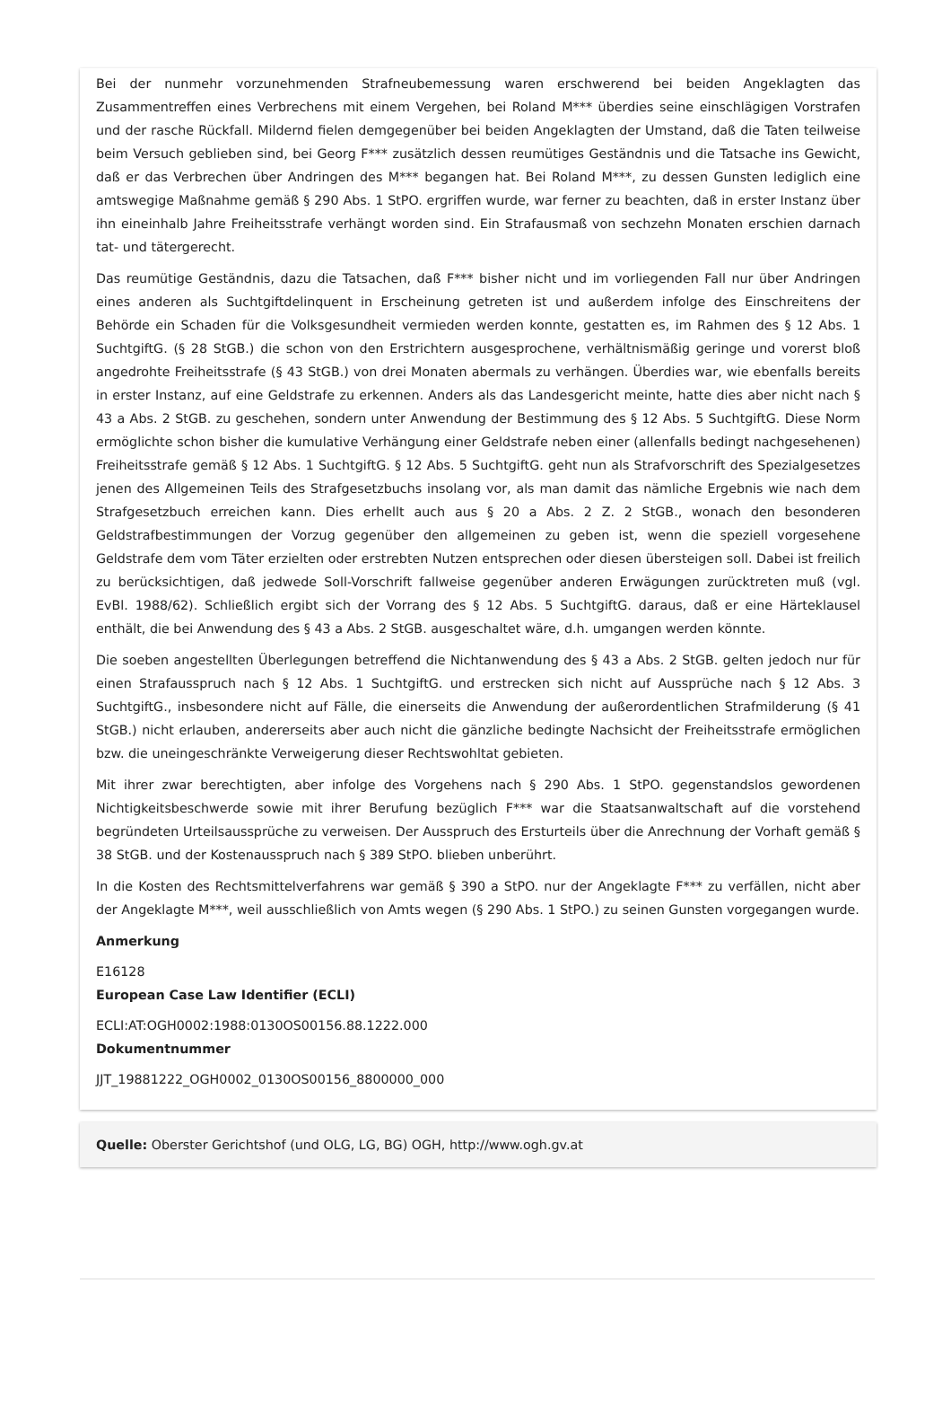Bei der nunmehr vorzunehmenden Strafneubemessung waren erschwerend bei beiden Angeklagten das Zusammentreffen eines Verbrechens mit einem Vergehen, bei Roland M*** überdies seine einschlägigen Vorstrafen und der rasche Rückfall. Mildernd fielen demgegenüber bei beiden Angeklagten der Umstand, daß die Taten teilweise beim Versuch geblieben sind, bei Georg F*** zusätzlich dessen reumütiges Geständnis und die Tatsache ins Gewicht, daß er das Verbrechen über Andringen des M*** begangen hat. Bei Roland M***, zu dessen Gunsten lediglich eine amtswegige Maßnahme gemäß § 290 Abs. 1 StPO. ergriffen wurde, war ferner zu beachten, daß in erster Instanz über ihn eineinhalb Jahre Freiheitsstrafe verhängt worden sind. Ein Strafausmaß von sechzehn Monaten erschien darnach tat- und tätergerecht.
Das reumütige Geständnis, dazu die Tatsachen, daß F*** bisher nicht und im vorliegenden Fall nur über Andringen eines anderen als Suchtgiftdelinquent in Erscheinung getreten ist und außerdem infolge des Einschreitens der Behörde ein Schaden für die Volksgesundheit vermieden werden konnte, gestatten es, im Rahmen des § 12 Abs. 1 SuchtgiftG. (§ 28 StGB.) die schon von den Erstrichtern ausgesprochene, verhältnismäßig geringe und vorerst bloß angedrohte Freiheitsstrafe (§ 43 StGB.) von drei Monaten abermals zu verhängen. Überdies war, wie ebenfalls bereits in erster Instanz, auf eine Geldstrafe zu erkennen. Anders als das Landesgericht meinte, hatte dies aber nicht nach § 43 a Abs. 2 StGB. zu geschehen, sondern unter Anwendung der Bestimmung des § 12 Abs. 5 SuchtgiftG. Diese Norm ermöglichte schon bisher die kumulative Verhängung einer Geldstrafe neben einer (allenfalls bedingt nachgesehenen) Freiheitsstrafe gemäß § 12 Abs. 1 SuchtgiftG. § 12 Abs. 5 SuchtgiftG. geht nun als Strafvorschrift des Spezialgesetzes jenen des Allgemeinen Teils des Strafgesetzbuchs insolang vor, als man damit das nämliche Ergebnis wie nach dem Strafgesetzbuch erreichen kann. Dies erhellt auch aus § 20 a Abs. 2 Z. 2 StGB., wonach den besonderen Geldstrafbestimmungen der Vorzug gegenüber den allgemeinen zu geben ist, wenn die speziell vorgesehene Geldstrafe dem vom Täter erzielten oder erstrebten Nutzen entsprechen oder diesen übersteigen soll. Dabei ist freilich zu berücksichtigen, daß jedwede Soll-Vorschrift fallweise gegenüber anderen Erwägungen zurücktreten muß (vgl. EvBl. 1988/62). Schließlich ergibt sich der Vorrang des § 12 Abs. 5 SuchtgiftG. daraus, daß er eine Härteklausel enthält, die bei Anwendung des § 43 a Abs. 2 StGB. ausgeschaltet wäre, d.h. umgangen werden könnte.
Die soeben angestellten Überlegungen betreffend die Nichtanwendung des § 43 a Abs. 2 StGB. gelten jedoch nur für einen Strafausspruch nach § 12 Abs. 1 SuchtgiftG. und erstrecken sich nicht auf Aussprüche nach § 12 Abs. 3 SuchtgiftG., insbesondere nicht auf Fälle, die einerseits die Anwendung der außerordentlichen Strafmilderung (§ 41 StGB.) nicht erlauben, andererseits aber auch nicht die gänzliche bedingte Nachsicht der Freiheitsstrafe ermöglichen bzw. die uneingeschränkte Verweigerung dieser Rechtswohltat gebieten.
Mit ihrer zwar berechtigten, aber infolge des Vorgehens nach § 290 Abs. 1 StPO. gegenstandslos gewordenen Nichtigkeitsbeschwerde sowie mit ihrer Berufung bezüglich F*** war die Staatsanwaltschaft auf die vorstehend begründeten Urteilsaussprüche zu verweisen. Der Ausspruch des Ersturteils über die Anrechnung der Vorhaft gemäß § 38 StGB. und der Kostenausspruch nach § 389 StPO. blieben unberührt.
In die Kosten des Rechtsmittelverfahrens war gemäß § 390 a StPO. nur der Angeklagte F*** zu verfällen, nicht aber der Angeklagte M***, weil ausschließlich von Amts wegen (§ 290 Abs. 1 StPO.) zu seinen Gunsten vorgegangen wurde.
Anmerkung
E16128
European Case Law Identifier (ECLI)
ECLI:AT:OGH0002:1988:0130OS00156.88.1222.000
Dokumentnummer
JJT_19881222_OGH0002_0130OS00156_8800000_000
Quelle: Oberster Gerichtshof (und OLG, LG, BG) OGH, http://www.ogh.gv.at